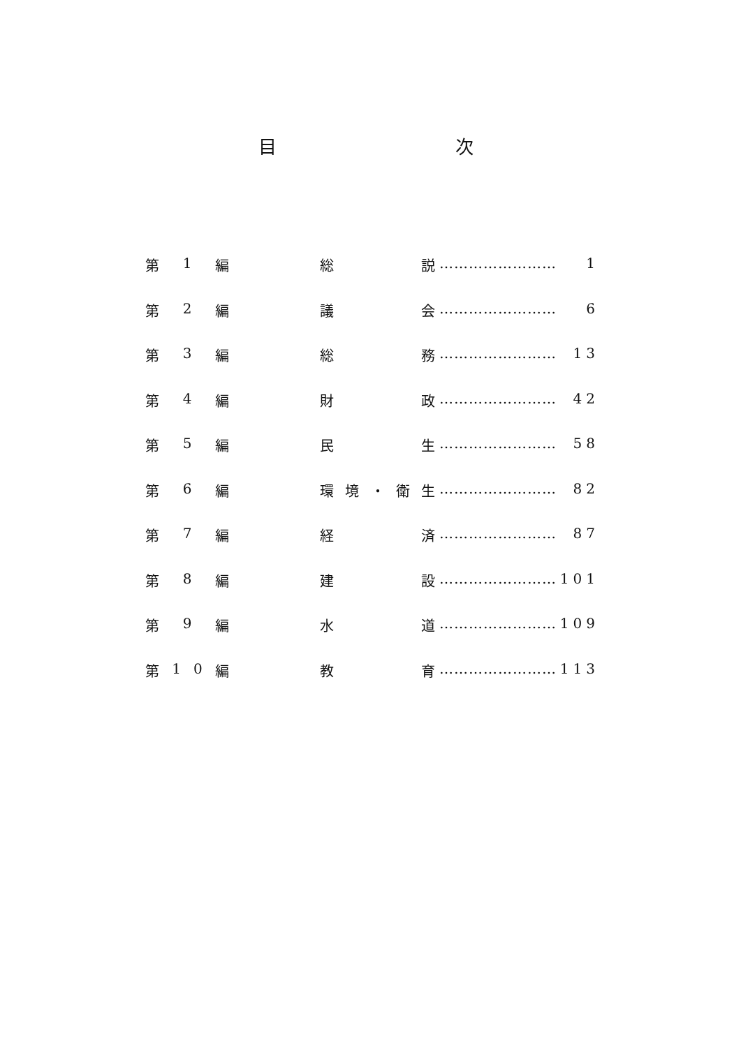目 次
第 1 編 総説 …………………… 1
第 2 編 議会 …………………… 6
第 3 編 総務 …………………… 13
第 4 編 財政 …………………… 42
第 5 編 民生 …………………… 58
第 6 編 環境 ・ 衛生 …………………… 82
第 7 編 経済 …………………… 87
第 8 編 建設 …………………… 101
第 9 編 水道 …………………… 109
第 10 編 教育 …………………… 113